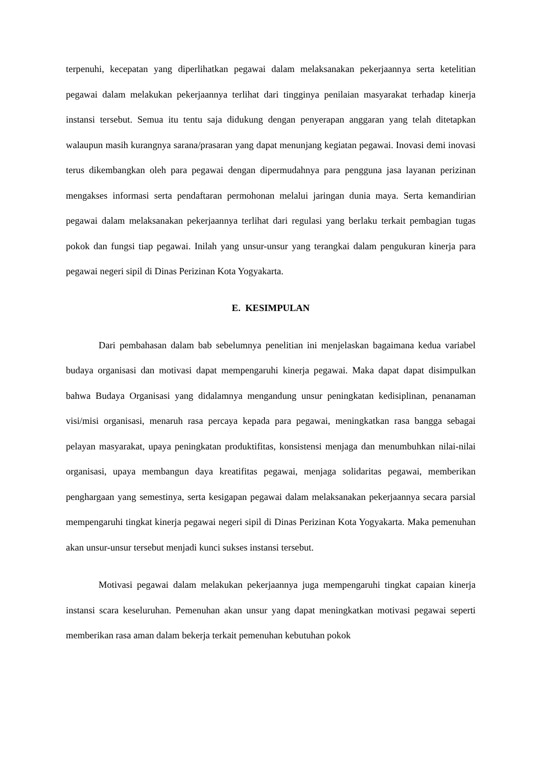terpenuhi, kecepatan yang diperlihatkan pegawai dalam melaksanakan pekerjaannya serta ketelitian pegawai dalam melakukan pekerjaannya terlihat dari tingginya penilaian masyarakat terhadap kinerja instansi tersebut. Semua itu tentu saja didukung dengan penyerapan anggaran yang telah ditetapkan walaupun masih kurangnya sarana/prasaran yang dapat menunjang kegiatan pegawai. Inovasi demi inovasi terus dikembangkan oleh para pegawai dengan dipermudahnya para pengguna jasa layanan perizinan mengakses informasi serta pendaftaran permohonan melalui jaringan dunia maya. Serta kemandirian pegawai dalam melaksanakan pekerjaannya terlihat dari regulasi yang berlaku terkait pembagian tugas pokok dan fungsi tiap pegawai. Inilah yang unsur-unsur yang terangkai dalam pengukuran kinerja para pegawai negeri sipil di Dinas Perizinan Kota Yogyakarta.
E. KESIMPULAN
Dari pembahasan dalam bab sebelumnya penelitian ini menjelaskan bagaimana kedua variabel budaya organisasi dan motivasi dapat mempengaruhi kinerja pegawai. Maka dapat dapat disimpulkan bahwa Budaya Organisasi yang didalamnya mengandung unsur peningkatan kedisiplinan, penanaman visi/misi organisasi, menaruh rasa percaya kepada para pegawai, meningkatkan rasa bangga sebagai pelayan masyarakat, upaya peningkatan produktifitas, konsistensi menjaga dan menumbuhkan nilai-nilai organisasi, upaya membangun daya kreatifitas pegawai, menjaga solidaritas pegawai, memberikan penghargaan yang semestinya, serta kesigapan pegawai dalam melaksanakan pekerjaannya secara parsial mempengaruhi tingkat kinerja pegawai negeri sipil di Dinas Perizinan Kota Yogyakarta. Maka pemenuhan akan unsur-unsur tersebut menjadi kunci sukses instansi tersebut.
Motivasi pegawai dalam melakukan pekerjaannya juga mempengaruhi tingkat capaian kinerja instansi scara keseluruhan. Pemenuhan akan unsur yang dapat meningkatkan motivasi pegawai seperti memberikan rasa aman dalam bekerja terkait pemenuhan kebutuhan pokok